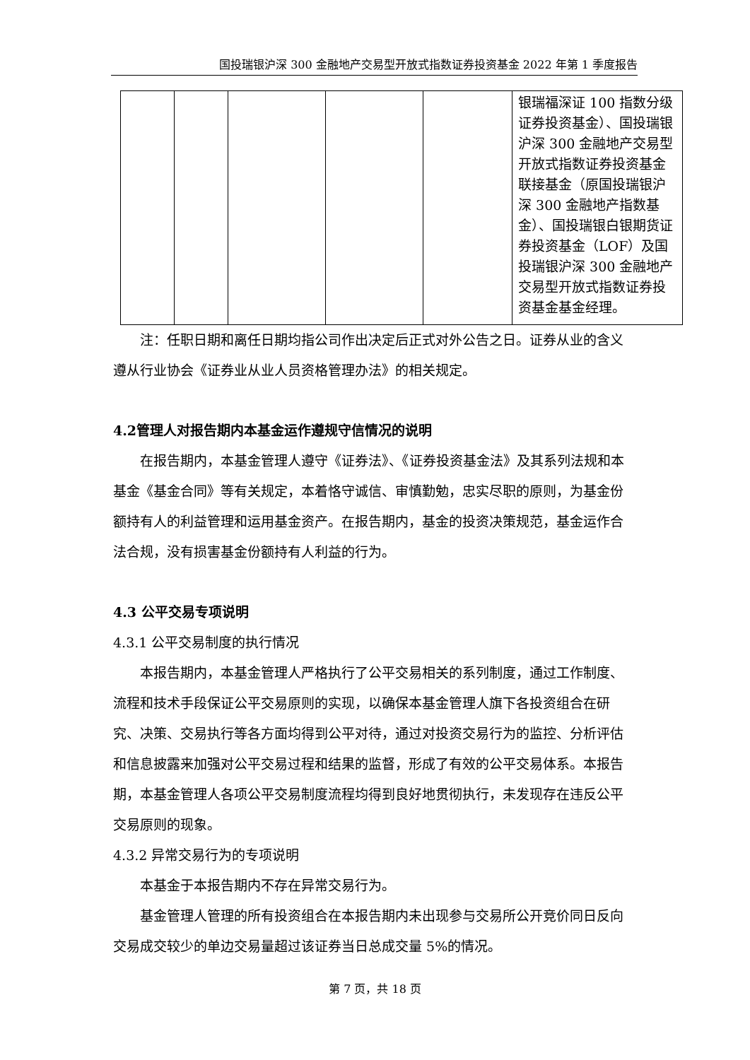国投瑞银沪深 300 金融地产交易型开放式指数证券投资基金 2022 年第 1 季度报告
| | | | | | 银瑞福深证 100 指数分级证券投资基金）、国投瑞银沪深 300 金融地产交易型开放式指数证券投资基金联接基金（原国投瑞银沪深 300 金融地产指数基金）、国投瑞银白银期货证券投资基金（LOF）及国投瑞银沪深 300 金融地产交易型开放式指数证券投资基金基金经理。 |
注：任职日期和离任日期均指公司作出决定后正式对外公告之日。证券从业的含义遵从行业协会《证券业从业人员资格管理办法》的相关规定。
4.2管理人对报告期内本基金运作遵规守信情况的说明
在报告期内，本基金管理人遵守《证券法》、《证券投资基金法》及其系列法规和本基金《基金合同》等有关规定，本着恪守诚信、审慎勤勉，忠实尽职的原则，为基金份额持有人的利益管理和运用基金资产。在报告期内，基金的投资决策规范，基金运作合法合规，没有损害基金份额持有人利益的行为。
4.3 公平交易专项说明
4.3.1 公平交易制度的执行情况
本报告期内，本基金管理人严格执行了公平交易相关的系列制度，通过工作制度、流程和技术手段保证公平交易原则的实现，以确保本基金管理人旗下各投资组合在研究、决策、交易执行等各方面均得到公平对待，通过对投资交易行为的监控、分析评估和信息披露来加强对公平交易过程和结果的监督，形成了有效的公平交易体系。本报告期，本基金管理人各项公平交易制度流程均得到良好地贯彻执行，未发现存在违反公平交易原则的现象。
4.3.2 异常交易行为的专项说明
本基金于本报告期内不存在异常交易行为。
基金管理人管理的所有投资组合在本报告期内未出现参与交易所公开竞价同日反向交易成交较少的单边交易量超过该证券当日总成交量 5%的情况。
第 7 页，共 18 页